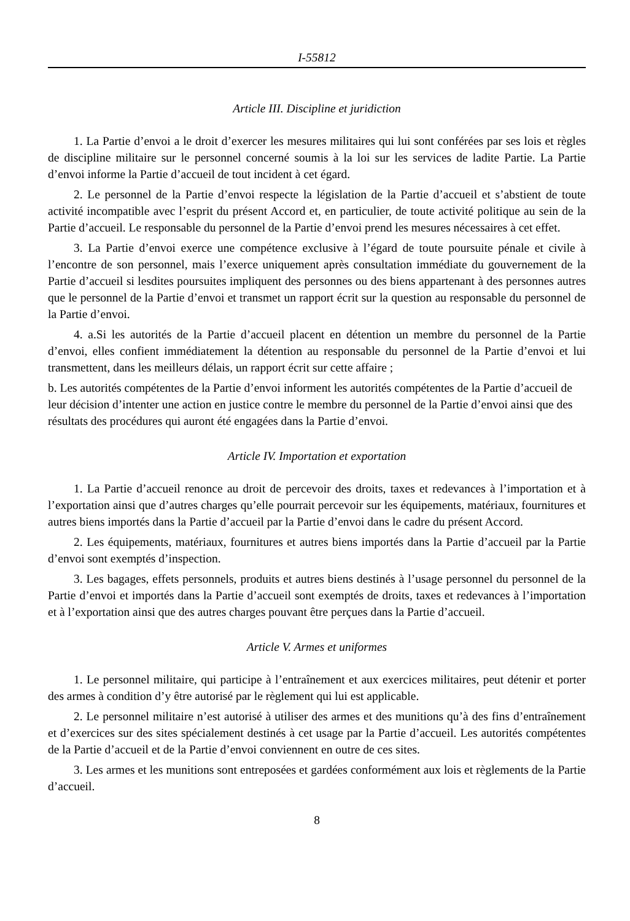I-55812
Article III. Discipline et juridiction
1. La Partie d’envoi a le droit d’exercer les mesures militaires qui lui sont conférées par ses lois et règles de discipline militaire sur le personnel concerné soumis à la loi sur les services de ladite Partie. La Partie d’envoi informe la Partie d’accueil de tout incident à cet égard.
2. Le personnel de la Partie d’envoi respecte la législation de la Partie d’accueil et s’abstient de toute activité incompatible avec l’esprit du présent Accord et, en particulier, de toute activité politique au sein de la Partie d’accueil. Le responsable du personnel de la Partie d’envoi prend les mesures nécessaires à cet effet.
3. La Partie d’envoi exerce une compétence exclusive à l’égard de toute poursuite pénale et civile à l’encontre de son personnel, mais l’exerce uniquement après consultation immédiate du gouvernement de la Partie d’accueil si lesdites poursuites impliquent des personnes ou des biens appartenant à des personnes autres que le personnel de la Partie d’envoi et transmet un rapport écrit sur la question au responsable du personnel de la Partie d’envoi.
4. a.Si les autorités de la Partie d’accueil placent en détention un membre du personnel de la Partie d’envoi, elles confient immédiatement la détention au responsable du personnel de la Partie d’envoi et lui transmettent, dans les meilleurs délais, un rapport écrit sur cette affaire ;
b. Les autorités compétentes de la Partie d’envoi informent les autorités compétentes de la Partie d’accueil de leur décision d’intenter une action en justice contre le membre du personnel de la Partie d’envoi ainsi que des résultats des procédures qui auront été engagées dans la Partie d’envoi.
Article IV. Importation et exportation
1. La Partie d’accueil renonce au droit de percevoir des droits, taxes et redevances à l’importation et à l’exportation ainsi que d’autres charges qu’elle pourrait percevoir sur les équipements, matériaux, fournitures et autres biens importés dans la Partie d’accueil par la Partie d’envoi dans le cadre du présent Accord.
2. Les équipements, matériaux, fournitures et autres biens importés dans la Partie d’accueil par la Partie d’envoi sont exemptés d’inspection.
3. Les bagages, effets personnels, produits et autres biens destinés à l’usage personnel du personnel de la Partie d’envoi et importés dans la Partie d’accueil sont exemptés de droits, taxes et redevances à l’importation et à l’exportation ainsi que des autres charges pouvant être perçues dans la Partie d’accueil.
Article V. Armes et uniformes
1. Le personnel militaire, qui participe à l’entraînement et aux exercices militaires, peut détenir et porter des armes à condition d’y être autorisé par le règlement qui lui est applicable.
2. Le personnel militaire n’est autorisé à utiliser des armes et des munitions qu’à des fins d’entraînement et d’exercices sur des sites spécialement destinés à cet usage par la Partie d’accueil. Les autorités compétentes de la Partie d’accueil et de la Partie d’envoi conviennent en outre de ces sites.
3. Les armes et les munitions sont entreposées et gardées conformément aux lois et règlements de la Partie d’accueil.
8